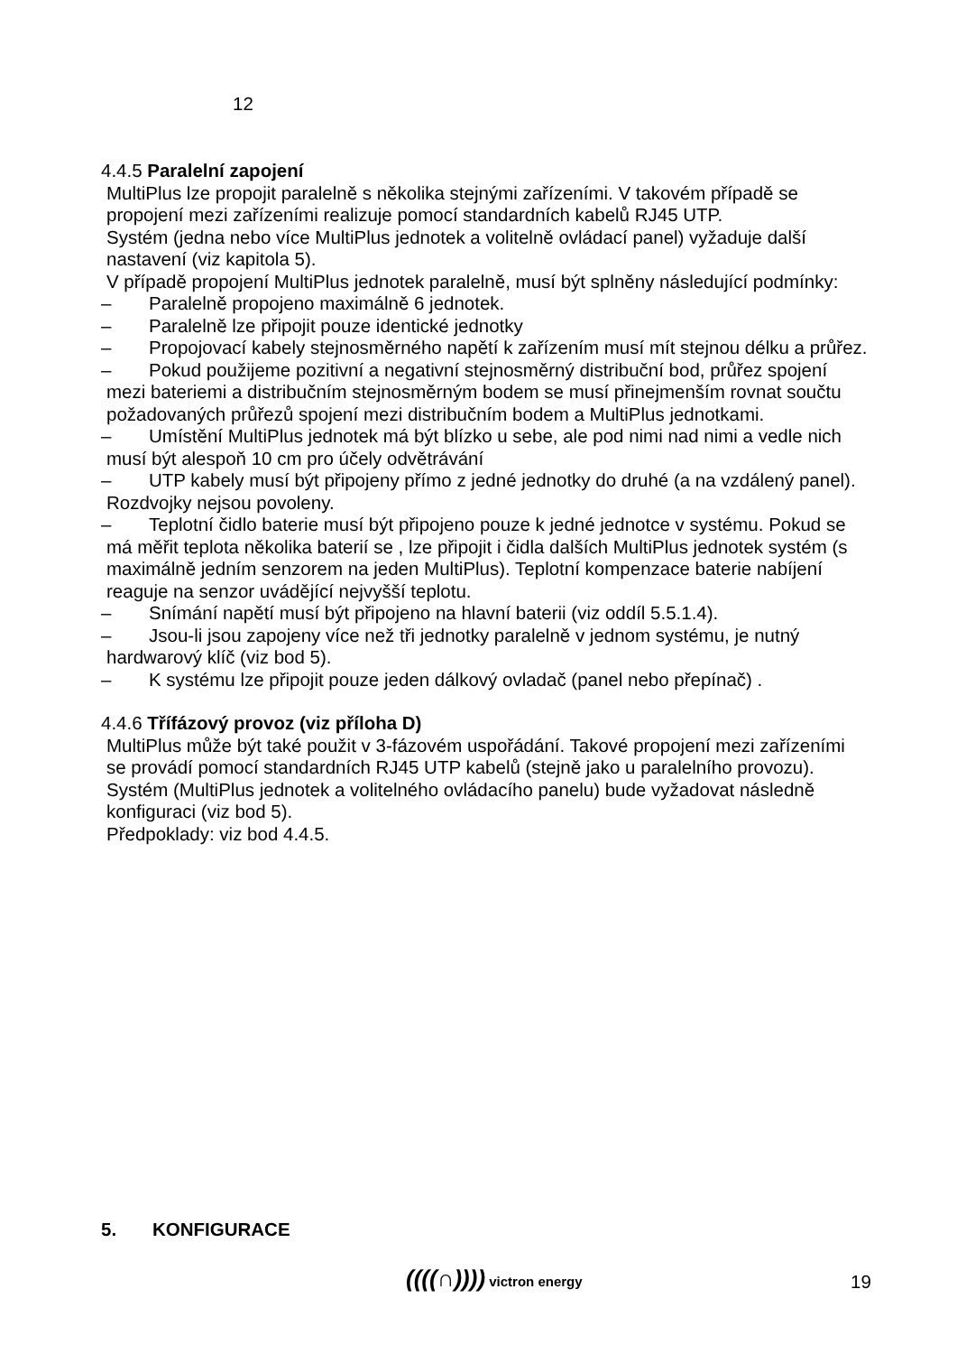12
4.4.5 Paralelní zapojení
MultiPlus lze propojit paralelně s několika stejnými zařízeními. V takovém případě se propojení mezi zařízeními realizuje pomocí standardních kabelů RJ45 UTP.
Systém (jedna nebo více MultiPlus jednotek a volitelně ovládací panel) vyžaduje další nastavení (viz kapitola 5).
V případě propojení MultiPlus jednotek paralelně, musí být splněny následující podmínky:
– Paralelně propojeno maximálně 6 jednotek.
– Paralelně lze připojit pouze identické jednotky
– Propojovací kabely stejnosměrného napětí k zařízením musí mít stejnou délku a průřez.
– Pokud použijeme pozitivní a negativní stejnosměrný distribuční bod, průřez spojení mezi bateriemi a distribučním stejnosměrným bodem se musí přinejmenším rovnat součtu požadovaných průřezů spojení mezi distribučním bodem a MultiPlus jednotkami.
– Umístění MultiPlus jednotek má být blízko u sebe, ale pod nimi nad nimi a vedle nich musí být alespoň 10 cm pro účely odvětrávání
– UTP kabely musí být připojeny přímo z jedné jednotky do druhé (a na vzdálený panel). Rozdvojky nejsou povoleny.
– Teplotní čidlo baterie musí být připojeno pouze k jedné jednotce v systému. Pokud se má měřit teplota několika baterií se , lze připojit i čidla dalších MultiPlus jednotek systém (s maximálně jedním senzorem na jeden MultiPlus). Teplotní kompenzace baterie nabíjení reaguje na senzor uvádějící nejvyšší teplotu.
– Snímání napětí musí být připojeno na hlavní baterii (viz oddíl 5.5.1.4).
– Jsou-li jsou zapojeny více než tři jednotky paralelně v jednom systému, je nutný hardwarový klíč (viz bod 5).
– K systému lze připojit pouze jeden dálkový ovladač (panel nebo přepínač) .
4.4.6 Třífázový provoz (viz příloha D)
MultiPlus může být také použit v 3-fázovém uspořádání. Takové propojení mezi zařízeními se provádí pomocí standardních RJ45 UTP kabelů (stejně jako u paralelního provozu). Systém (MultiPlus jednotek a volitelného ovládacího panelu) bude vyžadovat následně konfiguraci (viz bod 5).
Předpoklady: viz bod 4.4.5.
5. KONFIGURACE
((((∩)))) victron energy 19